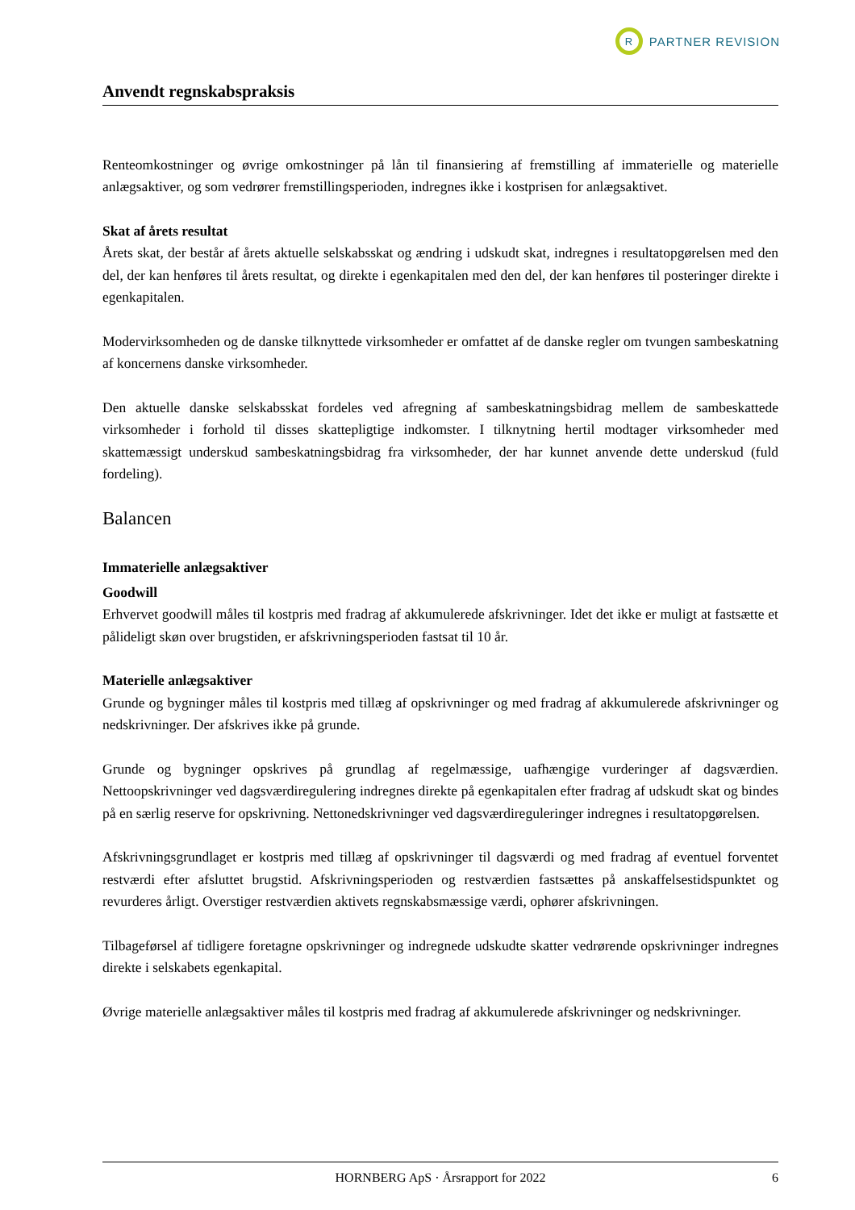R
PARTNER REVISION
Anvendt regnskabspraksis
Renteomkostninger og øvrige omkostninger på lån til finansiering af fremstilling af immaterielle og materielle anlægsaktiver, og som vedrører fremstillingsperioden, indregnes ikke i kostprisen for anlægsaktivet.
Skat af årets resultat
Årets skat, der består af årets aktuelle selskabsskat og ændring i udskudt skat, indregnes i resultatopgørelsen med den del, der kan henføres til årets resultat, og direkte i egenkapitalen med den del, der kan henføres til posteringer direkte i egenkapitalen.
Modervirksomheden og de danske tilknyttede virksomheder er omfattet af de danske regler om tvungen sambeskatning af koncernens danske virksomheder.
Den aktuelle danske selskabsskat fordeles ved afregning af sambeskatningsbidrag mellem de sambeskattede virksomheder i forhold til disses skattepligtige indkomster. I tilknytning hertil modtager virksomheder med skattemæssigt underskud sambeskatningsbidrag fra virksomheder, der har kunnet anvende dette underskud (fuld fordeling).
Balancen
Immaterielle anlægsaktiver
Goodwill
Erhvervet goodwill måles til kostpris med fradrag af akkumulerede afskrivninger. Idet det ikke er muligt at fastsætte et pålideligt skøn over brugstiden, er afskrivningsperioden fastsat til 10 år.
Materielle anlægsaktiver
Grunde og bygninger måles til kostpris med tillæg af opskrivninger og med fradrag af akkumulerede afskrivninger og nedskrivninger. Der afskrives ikke på grunde.
Grunde og bygninger opskrives på grundlag af regelmæssige, uafhængige vurderinger af dagsværdien. Nettoopskrivninger ved dagsværdiregulering indregnes direkte på egenkapitalen efter fradrag af udskudt skat og bindes på en særlig reserve for opskrivning. Nettonedskrivninger ved dagsværdireguleringer indregnes i resultatopgørelsen.
Afskrivningsgrundlaget er kostpris med tillæg af opskrivninger til dagsværdi og med fradrag af eventuel forventet restværdi efter afsluttet brugstid. Afskrivningsperioden og restværdien fastsættes på anskaffelsestidspunktet og revurderes årligt. Overstiger restværdien aktivets regnskabsmæssige værdi, ophører afskrivningen.
Tilbageførsel af tidligere foretagne opskrivninger og indregnede udskudte skatter vedrørende opskrivninger indregnes direkte i selskabets egenkapital.
Øvrige materielle anlægsaktiver måles til kostpris med fradrag af akkumulerede afskrivninger og nedskrivninger.
HORNBERG ApS · Årsrapport for 2022 6